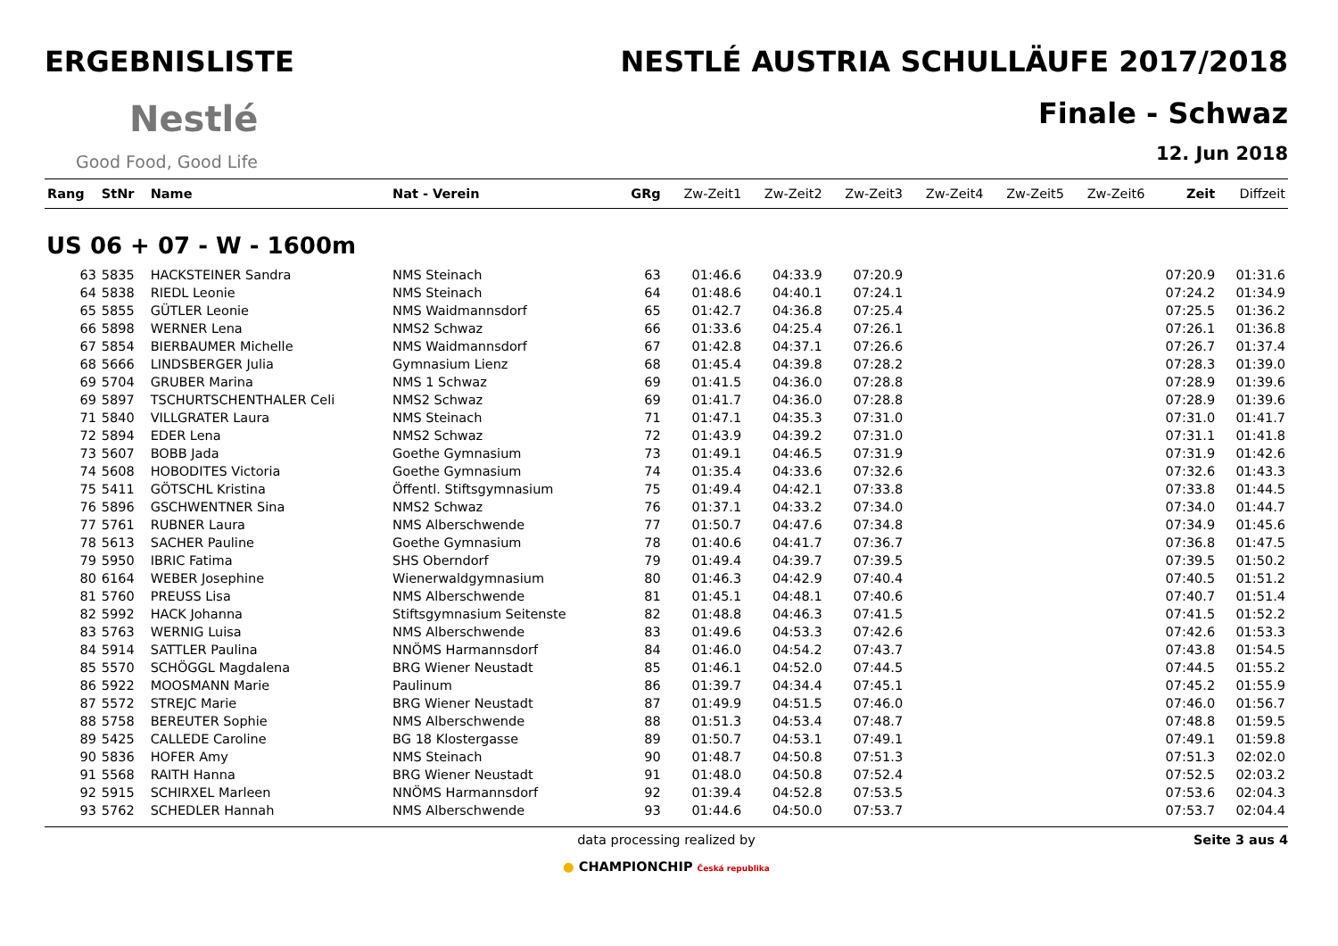ERGEBNISLISTE
Nestlé
Good Food, Good Life
NESTLÉ AUSTRIA SCHULLÄUFE 2017/2018
Finale - Schwaz
12. Jun 2018
| Rang | StNr | Name | Nat - Verein | GRg | Zw-Zeit1 | Zw-Zeit2 | Zw-Zeit3 | Zw-Zeit4 | Zw-Zeit5 | Zw-Zeit6 | Zeit | Diffzeit |
| --- | --- | --- | --- | --- | --- | --- | --- | --- | --- | --- | --- | --- |
| US 06 + 07 - W - 1600m | | | | | | | | | | | | |
| 63 | 5835 | HACKSTEINER Sandra | NMS Steinach | 63 | 01:46.6 | 04:33.9 | 07:20.9 | | | | 07:20.9 | 01:31.6 |
| 64 | 5838 | RIEDL Leonie | NMS Steinach | 64 | 01:48.6 | 04:40.1 | 07:24.1 | | | | 07:24.2 | 01:34.9 |
| 65 | 5855 | GÜTLER Leonie | NMS Waidmannsdorf | 65 | 01:42.7 | 04:36.8 | 07:25.4 | | | | 07:25.5 | 01:36.2 |
| 66 | 5898 | WERNER Lena | NMS2 Schwaz | 66 | 01:33.6 | 04:25.4 | 07:26.1 | | | | 07:26.1 | 01:36.8 |
| 67 | 5854 | BIERBAUMER Michelle | NMS Waidmannsdorf | 67 | 01:42.8 | 04:37.1 | 07:26.6 | | | | 07:26.7 | 01:37.4 |
| 68 | 5666 | LINDSBERGER Julia | Gymnasium Lienz | 68 | 01:45.4 | 04:39.8 | 07:28.2 | | | | 07:28.3 | 01:39.0 |
| 69 | 5704 | GRUBER Marina | NMS 1 Schwaz | 69 | 01:41.5 | 04:36.0 | 07:28.8 | | | | 07:28.9 | 01:39.6 |
| 69 | 5897 | TSCHURTSCHENTHALER Celi | NMS2 Schwaz | 69 | 01:41.7 | 04:36.0 | 07:28.8 | | | | 07:28.9 | 01:39.6 |
| 71 | 5840 | VILLGRATER Laura | NMS Steinach | 71 | 01:47.1 | 04:35.3 | 07:31.0 | | | | 07:31.0 | 01:41.7 |
| 72 | 5894 | EDER Lena | NMS2 Schwaz | 72 | 01:43.9 | 04:39.2 | 07:31.0 | | | | 07:31.1 | 01:41.8 |
| 73 | 5607 | BOBB Jada | Goethe Gymnasium | 73 | 01:49.1 | 04:46.5 | 07:31.9 | | | | 07:31.9 | 01:42.6 |
| 74 | 5608 | HOBODITES Victoria | Goethe Gymnasium | 74 | 01:35.4 | 04:33.6 | 07:32.6 | | | | 07:32.6 | 01:43.3 |
| 75 | 5411 | GÖTSCHL Kristina | Öffentl. Stiftsgymnasium | 75 | 01:49.4 | 04:42.1 | 07:33.8 | | | | 07:33.8 | 01:44.5 |
| 76 | 5896 | GSCHWENTNER Sina | NMS2 Schwaz | 76 | 01:37.1 | 04:33.2 | 07:34.0 | | | | 07:34.0 | 01:44.7 |
| 77 | 5761 | RUBNER Laura | NMS Alberschwende | 77 | 01:50.7 | 04:47.6 | 07:34.8 | | | | 07:34.9 | 01:45.6 |
| 78 | 5613 | SACHER Pauline | Goethe Gymnasium | 78 | 01:40.6 | 04:41.7 | 07:36.7 | | | | 07:36.8 | 01:47.5 |
| 79 | 5950 | IBRIC Fatima | SHS Oberndorf | 79 | 01:49.4 | 04:39.7 | 07:39.5 | | | | 07:39.5 | 01:50.2 |
| 80 | 6164 | WEBER Josephine | Wienerwaldgymnasium | 80 | 01:46.3 | 04:42.9 | 07:40.4 | | | | 07:40.5 | 01:51.2 |
| 81 | 5760 | PREUSS Lisa | NMS Alberschwende | 81 | 01:45.1 | 04:48.1 | 07:40.6 | | | | 07:40.7 | 01:51.4 |
| 82 | 5992 | HACK Johanna | Stiftsgymnasium Seitenste | 82 | 01:48.8 | 04:46.3 | 07:41.5 | | | | 07:41.5 | 01:52.2 |
| 83 | 5763 | WERNIG Luisa | NMS Alberschwende | 83 | 01:49.6 | 04:53.3 | 07:42.6 | | | | 07:42.6 | 01:53.3 |
| 84 | 5914 | SATTLER Paulina | NNÖMS Harmannsdorf | 84 | 01:46.0 | 04:54.2 | 07:43.7 | | | | 07:43.8 | 01:54.5 |
| 85 | 5570 | SCHÖGGL Magdalena | BRG Wiener Neustadt | 85 | 01:46.1 | 04:52.0 | 07:44.5 | | | | 07:44.5 | 01:55.2 |
| 86 | 5922 | MOOSMANN Marie | Paulinum | 86 | 01:39.7 | 04:34.4 | 07:45.1 | | | | 07:45.2 | 01:55.9 |
| 87 | 5572 | STREJC Marie | BRG Wiener Neustadt | 87 | 01:49.9 | 04:51.5 | 07:46.0 | | | | 07:46.0 | 01:56.7 |
| 88 | 5758 | BEREUTER Sophie | NMS Alberschwende | 88 | 01:51.3 | 04:53.4 | 07:48.7 | | | | 07:48.8 | 01:59.5 |
| 89 | 5425 | CALLEDE Caroline | BG 18 Klostergasse | 89 | 01:50.7 | 04:53.1 | 07:49.1 | | | | 07:49.1 | 01:59.8 |
| 90 | 5836 | HOFER Amy | NMS Steinach | 90 | 01:48.7 | 04:50.8 | 07:51.3 | | | | 07:51.3 | 02:02.0 |
| 91 | 5568 | RAITH Hanna | BRG Wiener Neustadt | 91 | 01:48.0 | 04:50.8 | 07:52.4 | | | | 07:52.5 | 02:03.2 |
| 92 | 5915 | SCHIRXEL Marleen | NNÖMS Harmannsdorf | 92 | 01:39.4 | 04:52.8 | 07:53.5 | | | | 07:53.6 | 02:04.3 |
| 93 | 5762 | SCHEDLER Hannah | NMS Alberschwende | 93 | 01:44.6 | 04:50.0 | 07:53.7 | | | | 07:53.7 | 02:04.4 |
data processing realized by
● CHAMPIONCHIP Česká republika
Seite 3 aus 4